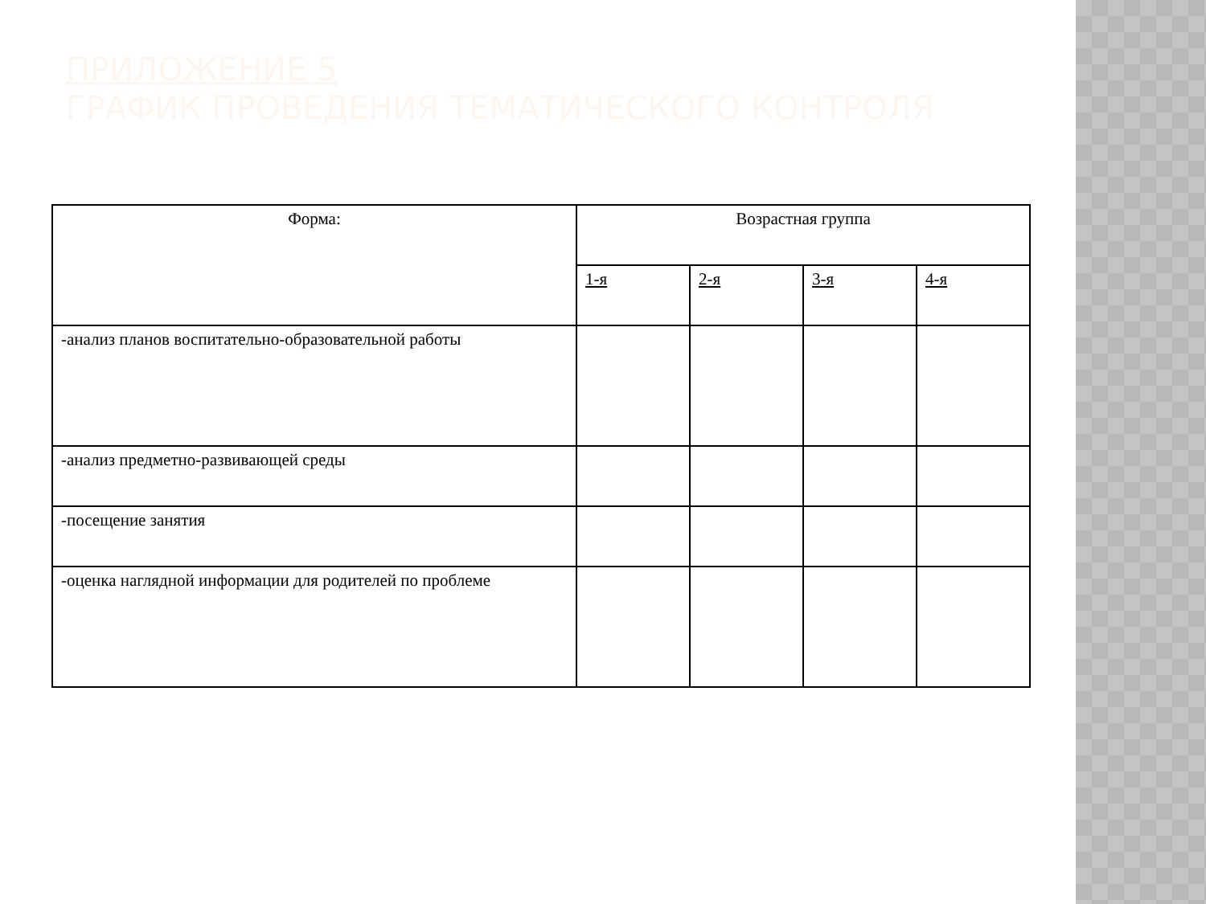ПРИЛОЖЕНИЕ 5
ГРАФИК ПРОВЕДЕНИЯ ТЕМАТИЧЕСКОГО КОНТРОЛЯ
| Форма: | Возрастная группа | | | |
| | 1-я | 2-я | 3-я | 4-я |
| -анализ планов воспитательно-образовательной работы | | | | |
| -анализ предметно-развивающей среды | | | | |
| -посещение занятия | | | | |
| -оценка наглядной информации для родителей по проблеме | | | | |